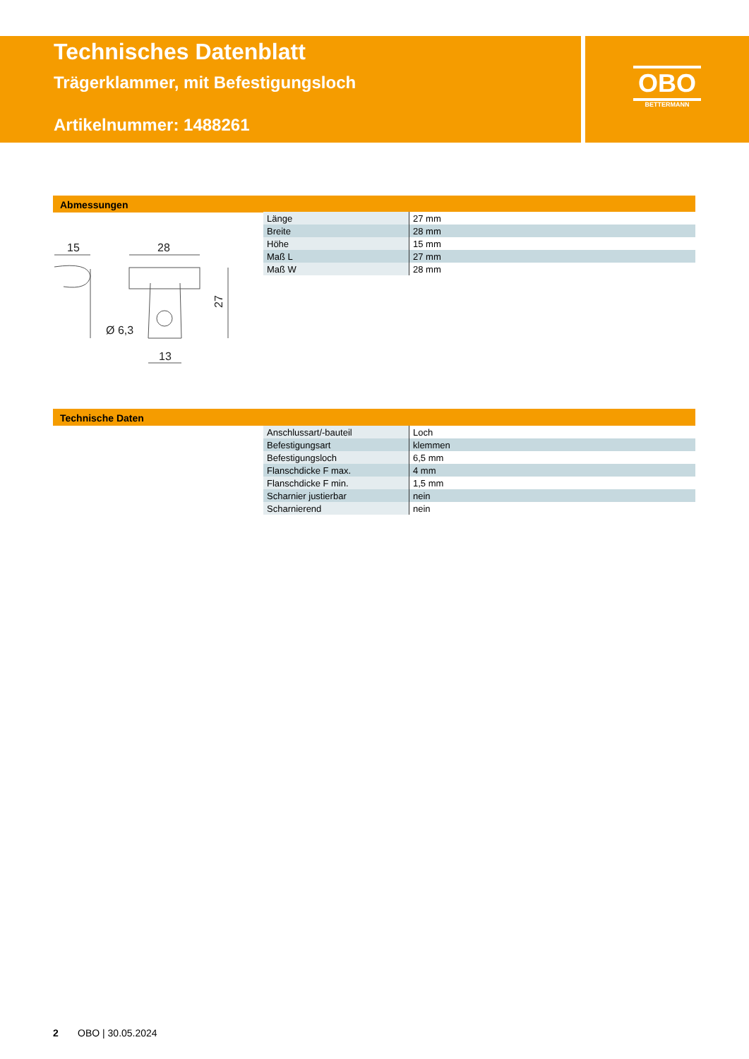Technisches Datenblatt
Trägerklammer, mit Befestigungsloch
Artikelnummer: 1488261
OBO
BETTERMANN
Abmessungen
15
28
13
Ø 6,3
27
| Länge | 27 mm |
| Breite | 28 mm |
| Höhe | 15 mm |
| Maß L | 27 mm |
| Maß W | 28 mm |
Technische Daten
| Anschlussart/-bauteil | Loch |
| Befestigungsart | klemmen |
| Befestigungsloch | 6,5 mm |
| Flanschdicke F max. | 4 mm |
| Flanschdicke F min. | 1,5 mm |
| Scharnier justierbar | nein |
| Scharnierend | nein |
2 OBO | 30.05.2024